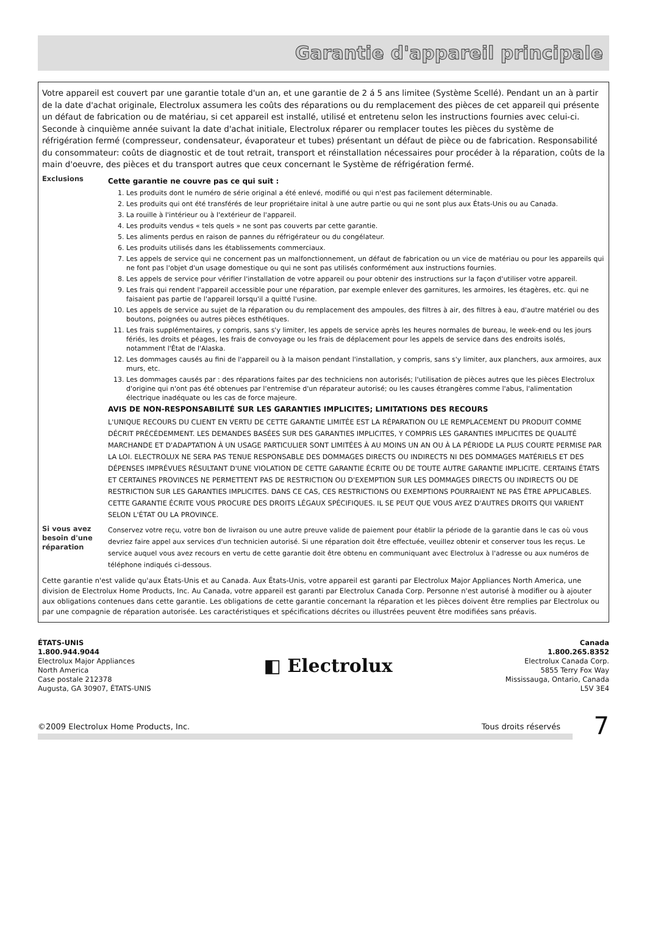Garantie d'appareil principale
Votre appareil est couvert par une garantie totale d'un an, et une garantie de 2 á 5 ans limitee (Système Scellé). Pendant un an à partir de la date d'achat originale, Electrolux assumera les coûts des réparations ou du remplacement des pièces de cet appareil qui présente un défaut de fabrication ou de matériau, si cet appareil est installé, utilisé et entretenu selon les instructions fournies avec celui-ci. Seconde à cinquième année suivant la date d'achat initiale, Electrolux réparer ou remplacer toutes les pièces du système de réfrigération fermé (compresseur, condensateur, évaporateur et tubes) présentant un défaut de pièce ou de fabrication. Responsabilité du consommateur: coûts de diagnostic et de tout retrait, transport et réinstallation nécessaires pour procéder à la réparation, coûts de la main d'oeuvre, des pièces et du transport autres que ceux concernant le Système de réfrigération fermé.
Exclusions
Cette garantie ne couvre pas ce qui suit :
1. Les produits dont le numéro de série original a été enlevé, modifié ou qui n'est pas facilement déterminable.
2. Les produits qui ont été transférés de leur propriétaire inital à une autre partie ou qui ne sont plus aux États-Unis ou au Canada.
3. La rouille à l'intérieur ou à l'extérieur de l'appareil.
4. Les produits vendus « tels quels » ne sont pas couverts par cette garantie.
5. Les aliments perdus en raison de pannes du réfrigérateur ou du congélateur.
6. Les produits utilisés dans les établissements commerciaux.
7. Les appels de service qui ne concernent pas un malfonctionnement, un défaut de fabrication ou un vice de matériau ou pour les appareils qui ne font pas l'objet d'un usage domestique ou qui ne sont pas utilisés conformément aux instructions fournies.
8. Les appels de service pour vérifier l'installation de votre appareil ou pour obtenir des instructions sur la façon d'utiliser votre appareil.
9. Les frais qui rendent l'appareil accessible pour une réparation, par exemple enlever des garnitures, les armoires, les étagères, etc. qui ne faisaient pas partie de l'appareil lorsqu'il a quitté l'usine.
10. Les appels de service au sujet de la réparation ou du remplacement des ampoules, des filtres à air, des filtres à eau, d'autre matériel ou des boutons, poignées ou autres pièces esthétiques.
11. Les frais supplémentaires, y compris, sans s'y limiter, les appels de service après les heures normales de bureau, le week-end ou les jours fériés, les droits et péages, les frais de convoyage ou les frais de déplacement pour les appels de service dans des endroits isolés, notamment l'État de l'Alaska.
12. Les dommages causés au fini de l'appareil ou à la maison pendant l'installation, y compris, sans s'y limiter, aux planchers, aux armoires, aux murs, etc.
13. Les dommages causés par : des réparations faites par des techniciens non autorisés; l'utilisation de pièces autres que les pièces Electrolux d'origine qui n'ont pas été obtenues par l'entremise d'un réparateur autorisé; ou les causes étrangères comme l'abus, l'alimentation électrique inadéquate ou les cas de force majeure.
AVIS DE NON-RESPONSABILITÉ SUR LES GARANTIES IMPLICITES; LIMITATIONS DES RECOURS
L'UNIQUE RECOURS DU CLIENT EN VERTU DE CETTE GARANTIE LIMITÉE EST LA RÉPARATION OU LE REMPLACEMENT DU PRODUIT COMME DÉCRIT PRÉCÉDEMMENT. LES DEMANDES BASÉES SUR DES GARANTIES IMPLICITES, Y COMPRIS LES GARANTIES IMPLICITES DE QUALITÉ MARCHANDE ET D'ADAPTATION À UN USAGE PARTICULIER SONT LIMITÉES À AU MOINS UN AN OU À LA PÉRIODE LA PLUS COURTE PERMISE PAR LA LOI. ELECTROLUX NE SERA PAS TENUE RESPONSABLE DES DOMMAGES DIRECTS OU INDIRECTS NI DES DOMMAGES MATÉRIELS ET DES DÉPENSES IMPRÉVUES RÉSULTANT D'UNE VIOLATION DE CETTE GARANTIE ÉCRITE OU DE TOUTE AUTRE GARANTIE IMPLICITE. CERTAINS ÉTATS ET CERTAINES PROVINCES NE PERMETTENT PAS DE RESTRICTION OU D'EXEMPTION SUR LES DOMMAGES DIRECTS OU INDIRECTS OU DE RESTRICTION SUR LES GARANTIES IMPLICITES. DANS CE CAS, CES RESTRICTIONS OU EXEMPTIONS POURRAIENT NE PAS ÊTRE APPLICABLES. CETTE GARANTIE ÉCRITE VOUS PROCURE DES DROITS LÉGAUX SPÉCIFIQUES. IL SE PEUT QUE VOUS AYEZ D'AUTRES DROITS QUI VARIENT SELON L'ÉTAT OU LA PROVINCE.
Si vous avez besoin d'une réparation
Conservez votre reçu, votre bon de livraison ou une autre preuve valide de paiement pour établir la période de la garantie dans le cas où vous devriez faire appel aux services d'un technicien autorisé. Si une réparation doit être effectuée, veuillez obtenir et conserver tous les reçus. Le service auquel vous avez recours en vertu de cette garantie doit être obtenu en communiquant avec Electrolux à l'adresse ou aux numéros de téléphone indiqués ci-dessous.
Cette garantie n'est valide qu'aux États-Unis et au Canada. Aux États-Unis, votre appareil est garanti par Electrolux Major Appliances North America, une division de Electrolux Home Products, Inc. Au Canada, votre appareil est garanti par Electrolux Canada Corp. Personne n'est autorisé à modifier ou à ajouter aux obligations contenues dans cette garantie. Les obligations de cette garantie concernant la réparation et les pièces doivent être remplies par Electrolux ou par une compagnie de réparation autorisée. Les caractéristiques et spécifications décrites ou illustrées peuvent être modifiées sans préavis.
ÉTATS-UNIS
1.800.944.9044
Electrolux Major Appliances
North America
Case postale 212378
Augusta, GA 30907, ÉTATS-UNIS
◧ Electrolux
Canada
1.800.265.8352
Electrolux Canada Corp.
5855 Terry Fox Way
Mississauga, Ontario, Canada
L5V 3E4
©2009 Electrolux Home Products, Inc. Tous droits réservés
7